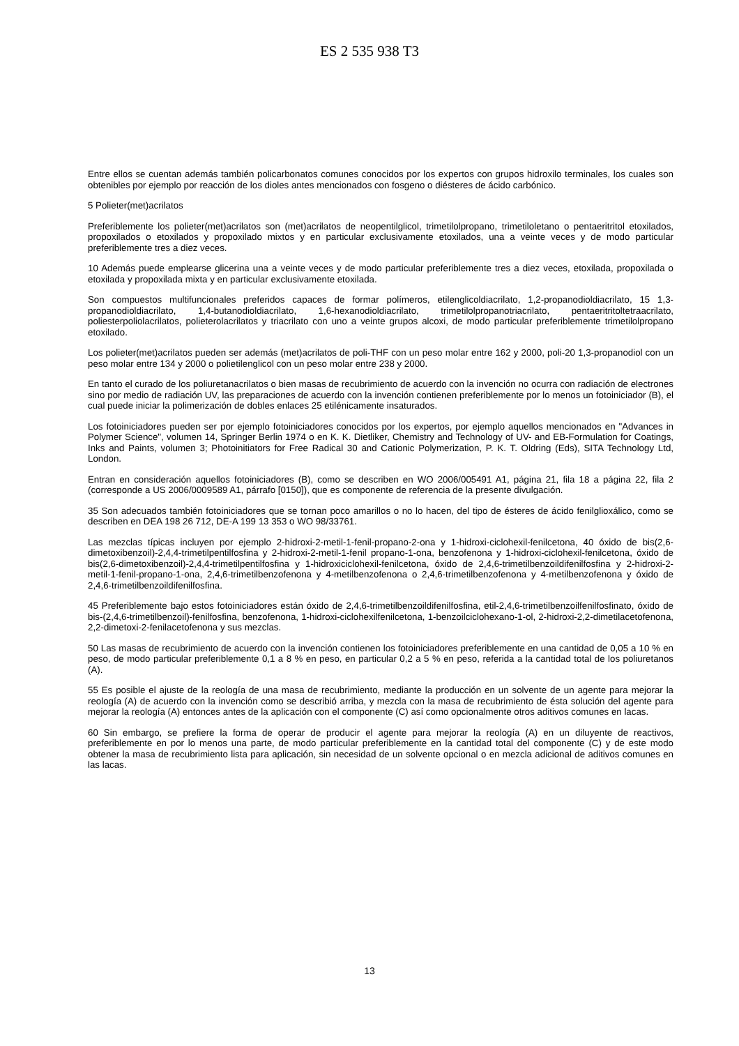ES 2 535 938 T3
Entre ellos se cuentan además también policarbonatos comunes conocidos por los expertos con grupos hidroxilo terminales, los cuales son obtenibles por ejemplo por reacción de los dioles antes mencionados con fosgeno o diésteres de ácido carbónico.
5 Polieter(met)acrilatos
Preferiblemente los polieter(met)acrilatos son (met)acrilatos de neopentilglicol, trimetilolpropano, trimetiloletano o pentaeritritol etoxilados, propoxilados o etoxilados y propoxilado mixtos y en particular exclusivamente etoxilados, una a veinte veces y de modo particular preferiblemente tres a diez veces.
10 Además puede emplearse glicerina una a veinte veces y de modo particular preferiblemente tres a diez veces, etoxilada, propoxilada o etoxilada y propoxilada mixta y en particular exclusivamente etoxilada.
Son compuestos multifuncionales preferidos capaces de formar polímeros, etilenglicoldiacrilato, 1,2-propanodioldiacrilato, 15 1,3-propanodioldiacrilato, 1,4-butanodioldiacrilato, 1,6-hexanodioldiacrilato, trimetilolpropanotriacrilato, pentaeritritoltetraacrilato, poliesterpoliolacrilatos, polieterolacrilatos y triacrilato con uno a veinte grupos alcoxi, de modo particular preferiblemente trimetilolpropano etoxilado.
Los polieter(met)acrilatos pueden ser además (met)acrilatos de poli-THF con un peso molar entre 162 y 2000, poli-20 1,3-propanodiol con un peso molar entre 134 y 2000 o polietilenglicol con un peso molar entre 238 y 2000.
En tanto el curado de los poliuretanacrilatos o bien masas de recubrimiento de acuerdo con la invención no ocurra con radiación de electrones sino por medio de radiación UV, las preparaciones de acuerdo con la invención contienen preferiblemente por lo menos un fotoiniciador (B), el cual puede iniciar la polimerización de dobles enlaces 25 etilénicamente insaturados.
Los fotoiniciadores pueden ser por ejemplo fotoiniciadores conocidos por los expertos, por ejemplo aquellos mencionados en "Advances in Polymer Science", volumen 14, Springer Berlin 1974 o en K. K. Dietliker, Chemistry and Technology of UV- and EB-Formulation for Coatings, Inks and Paints, volumen 3; Photoinitiators for Free Radical 30 and Cationic Polymerization, P. K. T. Oldring (Eds), SITA Technology Ltd, London.
Entran en consideración aquellos fotoiniciadores (B), como se describen en WO 2006/005491 A1, página 21, fila 18 a página 22, fila 2 (corresponde a US 2006/0009589 A1, párrafo [0150]), que es componente de referencia de la presente divulgación.
35 Son adecuados también fotoiniciadores que se tornan poco amarillos o no lo hacen, del tipo de ésteres de ácido fenilglioxálico, como se describen en DEA 198 26 712, DE-A 199 13 353 o WO 98/33761.
Las mezclas típicas incluyen por ejemplo 2-hidroxi-2-metil-1-fenil-propano-2-ona y 1-hidroxi-ciclohexil-fenilcetona, 40 óxido de bis(2,6-dimetoxibenzoil)-2,4,4-trimetilpentilfosfina y 2-hidroxi-2-metil-1-fenil propano-1-ona, benzofenona y 1-hidroxi-ciclohexil-fenilcetona, óxido de bis(2,6-dimetoxibenzoil)-2,4,4-trimetilpentilfosfina y 1-hidroxiciclohexil-fenilcetona, óxido de 2,4,6-trimetilbenzoildifenilfosfina y 2-hidroxi-2-metil-1-fenil-propano-1-ona, 2,4,6-trimetilbenzofenona y 4-metilbenzofenona o 2,4,6-trimetilbenzofenona y 4-metilbenzofenona y óxido de 2,4,6-trimetilbenzoildifenilfosfina.
45 Preferiblemente bajo estos fotoiniciadores están óxido de 2,4,6-trimetilbenzoildifenilfosfina, etil-2,4,6-trimetilbenzoilfenilfosfinato, óxido de bis-(2,4,6-trimetilbenzoil)-fenilfosfina, benzofenona, 1-hidroxi-ciclohexilfenilcetona, 1-benzoilciclohexano-1-ol, 2-hidroxi-2,2-dimetilacetofenona, 2,2-dimetoxi-2-fenilacetofenona y sus mezclas.
50 Las masas de recubrimiento de acuerdo con la invención contienen los fotoiniciadores preferiblemente en una cantidad de 0,05 a 10 % en peso, de modo particular preferiblemente 0,1 a 8 % en peso, en particular 0,2 a 5 % en peso, referida a la cantidad total de los poliuretanos (A).
55 Es posible el ajuste de la reología de una masa de recubrimiento, mediante la producción en un solvente de un agente para mejorar la reología (A) de acuerdo con la invención como se describió arriba, y mezcla con la masa de recubrimiento de ésta solución del agente para mejorar la reología (A) entonces antes de la aplicación con el componente (C) así como opcionalmente otros aditivos comunes en lacas.
60 Sin embargo, se prefiere la forma de operar de producir el agente para mejorar la reología (A) en un diluyente de reactivos, preferiblemente en por lo menos una parte, de modo particular preferiblemente en la cantidad total del componente (C) y de este modo obtener la masa de recubrimiento lista para aplicación, sin necesidad de un solvente opcional o en mezcla adicional de aditivos comunes en las lacas.
13